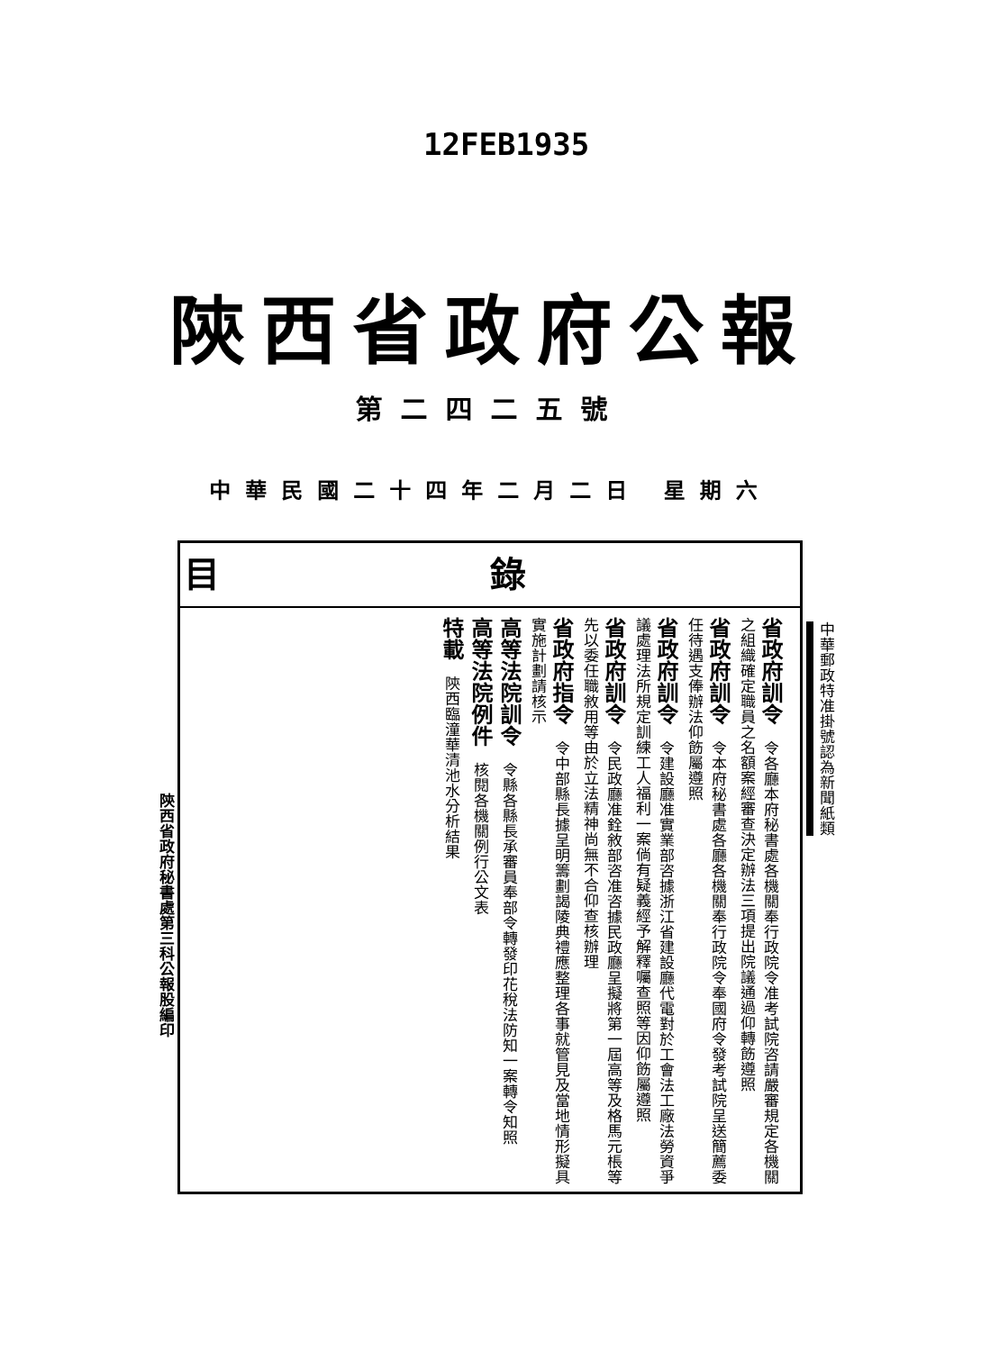12FEB1935
陝西省政府公報
第二四二五號
中華民國二十四年二月二日 星期六
目錄
省政府訓令　令各廳本府秘書處各機關奉行政院令准考試院咨請嚴審規定各機關之組織確定職員之名額案經審查決定辦法三項提出院議通過仰轉飭遵照
省政府訓令　令本府秘書處各廳各機關奉行政院令奉國府令發考試院呈送簡薦委任待遇支俸辦法仰飭屬遵照
省政府訓令　令建設廳准實業部咨據浙江省建設廳代電對於工會法工廠法勞資爭議處理法所規定訓練工人福利一案倘有疑義經予解釋囑查照等因仰飭屬遵照
省政府訓令　令民政廳准銓敘部咨准咨據民政廳呈擬將第一屆高等及格馬元棖等先以委任職敘用等由於立法精神尚無不合仰查核辦理
省政府指令　令中部縣長據呈明籌劃謁陵典禮應整理各事就管見及當地情形擬具實施計劃請核示
高等法院訓令　令縣各縣長承審員奉部令轉發印花稅法防知一案轉令知照
高等法院例件　核閱各機關例行公文表
特載　陝西臨潼華清池水分析結果
中華郵政特准掛號認為新聞紙類
陝西省政府秘書處第三科公報股編印